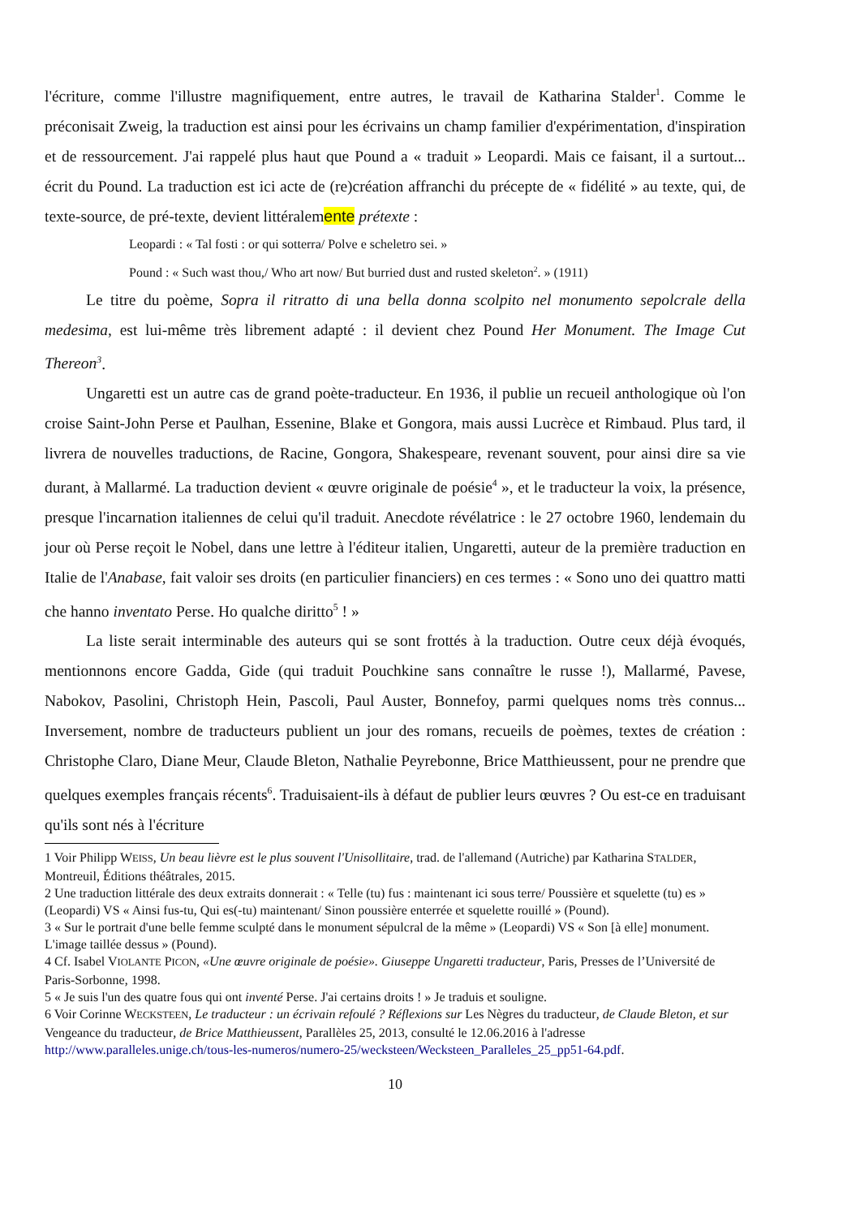l'écriture, comme l'illustre magnifiquement, entre autres, le travail de Katharina Stalder<sup>1</sup>. Comme le préconisait Zweig, la traduction est ainsi pour les écrivains un champ familier d'expérimentation, d'inspiration et de ressourcement. J'ai rappelé plus haut que Pound a « traduit » Leopardi. Mais ce faisant, il a surtout... écrit du Pound. La traduction est ici acte de (re)création affranchi du précepte de « fidélité » au texte, qui, de texte-source, de pré-texte, devient littéralemente prétexte :
Leopardi : « Tal fosti : or qui sotterra/ Polve e scheletro sei. »
Pound : « Such wast thou,/ Who art now/ But burried dust and rusted skeleton<sup>2</sup>. » (1911)
Le titre du poème, Sopra il ritratto di una bella donna scolpito nel monumento sepolcrale della medesima, est lui-même très librement adapté : il devient chez Pound Her Monument. The Image Cut Thereon<sup>3</sup>.
Ungaretti est un autre cas de grand poète-traducteur. En 1936, il publie un recueil anthologique où l'on croise Saint-John Perse et Paulhan, Essenine, Blake et Gongora, mais aussi Lucrèce et Rimbaud. Plus tard, il livrera de nouvelles traductions, de Racine, Gongora, Shakespeare, revenant souvent, pour ainsi dire sa vie durant, à Mallarmé. La traduction devient « œuvre originale de poésie<sup>4</sup> », et le traducteur la voix, la présence, presque l'incarnation italiennes de celui qu'il traduit. Anecdote révélatrice : le 27 octobre 1960, lendemain du jour où Perse reçoit le Nobel, dans une lettre à l'éditeur italien, Ungaretti, auteur de la première traduction en Italie de l'Anabase, fait valoir ses droits (en particulier financiers) en ces termes : « Sono uno dei quattro matti che hanno inventato Perse. Ho qualche diritto<sup>5</sup> ! »
La liste serait interminable des auteurs qui se sont frottés à la traduction. Outre ceux déjà évoqués, mentionnons encore Gadda, Gide (qui traduit Pouchkine sans connaître le russe !), Mallarmé, Pavese, Nabokov, Pasolini, Christoph Hein, Pascoli, Paul Auster, Bonnefoy, parmi quelques noms très connus... Inversement, nombre de traducteurs publient un jour des romans, recueils de poèmes, textes de création : Christophe Claro, Diane Meur, Claude Bleton, Nathalie Peyrebonne, Brice Matthieussent, pour ne prendre que quelques exemples français récents<sup>6</sup>. Traduisaient-ils à défaut de publier leurs œuvres ? Ou est-ce en traduisant qu'ils sont nés à l'écriture
1 Voir Philipp WEISS, Un beau lièvre est le plus souvent l'Unisollitaire, trad. de l'allemand (Autriche) par Katharina STALDER, Montreuil, Éditions théâtrales, 2015.
2 Une traduction littérale des deux extraits donnerait : « Telle (tu) fus : maintenant ici sous terre/ Poussière et squelette (tu) es » (Leopardi) VS « Ainsi fus-tu, Qui es(-tu) maintenant/ Sinon poussière enterrée et squelette rouillé » (Pound).
3 « Sur le portrait d'une belle femme sculpté dans le monument sépulcral de la même » (Leopardi) VS « Son [à elle] monument. L'image taillée dessus » (Pound).
4 Cf. Isabel VIOLANTE PICON, «Une œuvre originale de poésie». Giuseppe Ungaretti traducteur, Paris, Presses de l’Université de Paris-Sorbonne, 1998.
5 « Je suis l'un des quatre fous qui ont inventé Perse. J'ai certains droits ! » Je traduis et souligne.
6 Voir Corinne WECKSTEEN, Le traducteur : un écrivain refoulé ? Réflexions sur Les Nègres du traducteur, de Claude Bleton, et sur Vengeance du traducteur, de Brice Matthieussent, Parallèles 25, 2013, consulté le 12.06.2016 à l'adresse http://www.paralleles.unige.ch/tous-les-numeros/numero-25/wecksteen/Wecksteen_Paralleles_25_pp51-64.pdf.
10